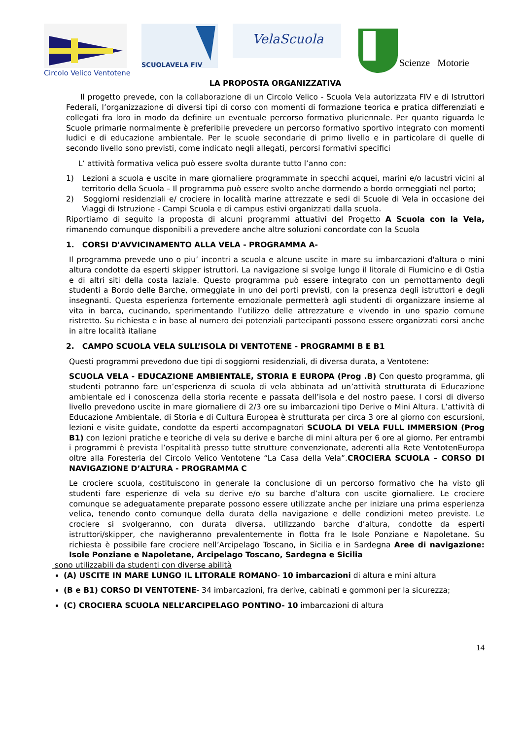SCUOLAVELA FIV
VelaScuola
Scienze Motorie
Circolo Velico Ventotene
LA PROPOSTA ORGANIZZATIVA
Il progetto prevede, con la collaborazione di un Circolo Velico - Scuola Vela autorizzata FIV e di Istruttori Federali, l’organizzazione di diversi tipi di corso con momenti di formazione teorica e pratica differenziati e collegati fra loro in modo da definire un eventuale percorso formativo pluriennale. Per quanto riguarda le Scuole primarie normalmente è preferibile prevedere un percorso formativo sportivo integrato con momenti ludici e di educazione ambientale. Per le scuole secondarie di primo livello e in particolare di quelle di secondo livello sono previsti, come indicato negli allegati, percorsi formativi specifici
L’ attività formativa velica può essere svolta durante tutto l’anno con:
1) Lezioni a scuola e uscite in mare giornaliere programmate in specchi acquei, marini e/o lacustri vicini al territorio della Scuola – Il programma può essere svolto anche dormendo a bordo ormeggiati nel porto;
2) Soggiorni residenziali e/ crociere in località marine attrezzate e sedi di Scuole di Vela in occasione dei Viaggi di Istruzione - Campi Scuola e di campus estivi organizzati dalla scuola.
Riportiamo di seguito la proposta di alcuni programmi attuativi del Progetto A Scuola con la Vela, rimanendo comunque disponibili a prevedere anche altre soluzioni concordate con la Scuola
1. CORSI D'AVVICINAMENTO ALLA VELA - PROGRAMMA A-
Il programma prevede uno o piu’ incontri a scuola e alcune uscite in mare su imbarcazioni d'altura o mini altura condotte da esperti skipper istruttori. La navigazione si svolge lungo il litorale di Fiumicino e di Ostia e di altri siti della costa laziale. Questo programma può essere integrato con un pernottamento degli studenti a Bordo delle Barche, ormeggiate in uno dei porti previsti, con la presenza degli istruttori e degli insegnanti. Questa esperienza fortemente emozionale permetterà agli studenti di organizzare insieme al vita in barca, cucinando, sperimentando l’utilizzo delle attrezzature e vivendo in uno spazio comune ristretto. Su richiesta e in base al numero dei potenziali partecipanti possono essere organizzati corsi anche in altre località italiane
2. CAMPO SCUOLA VELA SULL’ISOLA DI VENTOTENE - PROGRAMMI B E B1
Questi programmi prevedono due tipi di soggiorni residenziali, di diversa durata, a Ventotene:
SCUOLA VELA - EDUCAZIONE AMBIENTALE, STORIA E EUROPA (Prog .B) Con questo programma, gli studenti potranno fare un’esperienza di scuola di vela abbinata ad un’attività strutturata di Educazione ambientale ed i conoscenza della storia recente e passata dell’isola e del nostro paese. I corsi di diverso livello prevedono uscite in mare giornaliere di 2/3 ore su imbarcazioni tipo Derive o Mini Altura. L’attività di Educazione Ambientale, di Storia e di Cultura Europea è strutturata per circa 3 ore al giorno con escursioni, lezioni e visite guidate, condotte da esperti accompagnatori SCUOLA DI VELA FULL IMMERSION (Prog B1) con lezioni pratiche e teoriche di vela su derive e barche di mini altura per 6 ore al giorno. Per entrambi i programmi è prevista l’ospitalità presso tutte strutture convenzionate, aderenti alla Rete VentotenEuropa oltre alla Foresteria del Circolo Velico Ventotene “La Casa della Vela”.CROCIERA SCUOLA – CORSO DI NAVIGAZIONE D’ALTURA - PROGRAMMA C
Le crociere scuola, costituiscono in generale la conclusione di un percorso formativo che ha visto gli studenti fare esperienze di vela su derive e/o su barche d’altura con uscite giornaliere. Le crociere comunque se adeguatamente preparate possono essere utilizzate anche per iniziare una prima esperienza velica, tenendo conto comunque della durata della navigazione e delle condizioni meteo previste. Le crociere si svolgeranno, con durata diversa, utilizzando barche d’altura, condotte da esperti istruttori/skipper, che navigheranno prevalentemente in flotta fra le Isole Ponziane e Napoletane. Su richiesta è possibile fare crociere nell’Arcipelago Toscano, in Sicilia e in Sardegna Aree di navigazione: Isole Ponziane e Napoletane, Arcipelago Toscano, Sardegna e Sicilia
sono utilizzabili da studenti con diverse abilità
(A) USCITE IN MARE LUNGO IL LITORALE ROMANO- 10 imbarcazioni di altura e mini altura
(B e B1) CORSO DI VENTOTENE- 34 imbarcazioni, fra derive, cabinati e gommoni per la sicurezza;
(C) CROCIERA SCUOLA NELL’ARCIPELAGO PONTINO- 10 imbarcazioni di altura
14